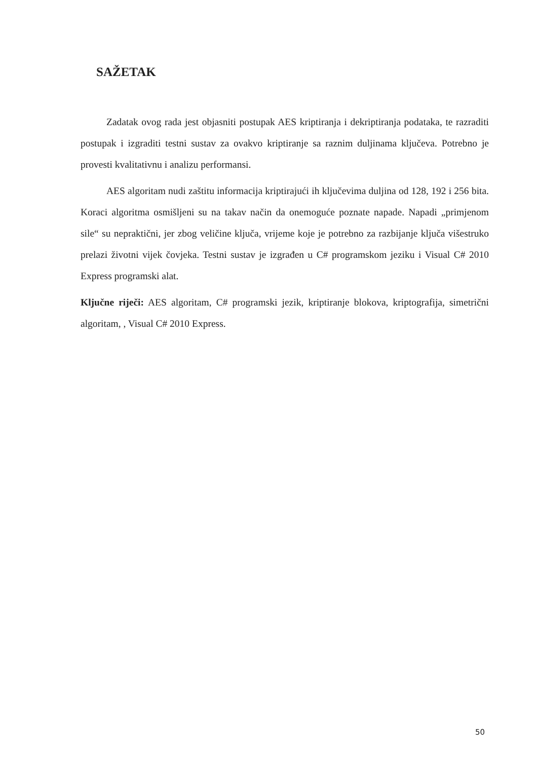SAŽETAK
Zadatak ovog rada jest objasniti postupak AES kriptiranja i dekriptiranja podataka, te razraditi postupak i izgraditi testni sustav za ovakvo kriptiranje sa raznim duljinama ključeva. Potrebno je provesti kvalitativnu i analizu performansi.
AES algoritam nudi zaštitu informacija kriptirajući ih ključevima duljina od 128, 192 i 256 bita. Koraci algoritma osmišljeni su na takav način da onemoguće poznate napade. Napadi „primjenom sile“ su nepraktični, jer zbog veličine ključa, vrijeme koje je potrebno za razbijanje ključa višestruko prelazi životni vijek čovjeka. Testni sustav je izgrađen u C# programskom jeziku i Visual C# 2010 Express programski alat.
Ključne riječi: AES algoritam, C# programski jezik, kriptiranje blokova, kriptografija, simetrični algoritam, , Visual C# 2010 Express.
50